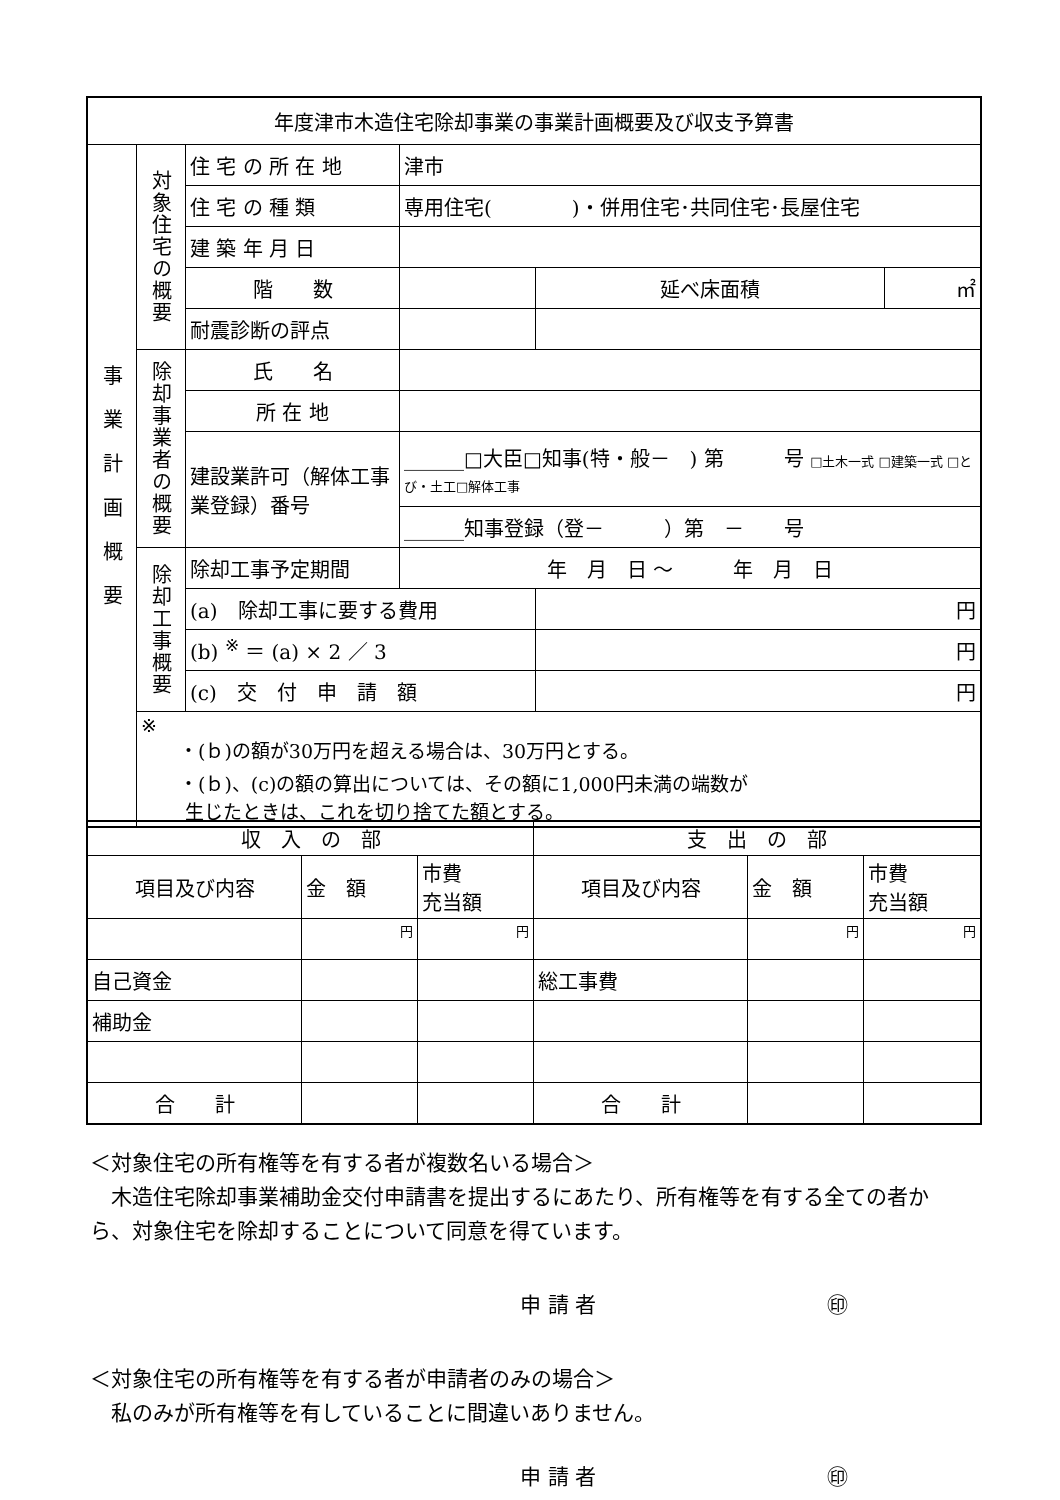| 年度津市木造住宅除却事業の事業計画概要及び収支予算書 | | | | | | |
| 事 業 計 画 概 要 | 対象住宅の概要 | 住 宅 の 所 在 地 | 津市 | | | |
| | | 住 宅 の 種 類 | 専用住宅( )・併用住宅･共同住宅･長屋住宅 | | | |
| | | 建 築 年 月 日 | | | | |
| | | 階 数 | | | 延べ床面積 | ㎡ |
| | | 耐震診断の評点 | | | | |
| | 除却事業者の概要 | 氏 名 | | | | |
| | | 所 在 地 | | | | |
| | | 建設業許可（解体工事業登録）番号 | ______□大臣□知事(特・般－ ) 第 号 □土木一式 □建築一式 □とび・土工□解体工事 | | | |
| | | | ______知事登録（登－ ）第 － 号 | | | |
| | 除却工事概要 | 除却工事予定期間 | 年 月 日 ～ 年 月 日 | | | |
| | | (a) 除却工事に要する費用 | | 円 | | |
| | | (b) <sup>※</sup> ＝ (a) × 2 ／ 3 | | 円 | | |
| | | (c) 交 付 申 請 額 | | 円 | | |
| | ※ ・(ｂ)の額が30万円を超える場合は、30万円とする。 ・(ｂ)、(c)の額の算出については、その額に1,000円未満の端数が 生じたときは、これを切り捨てた額とする。 | | | | | |
| 収 入 の 部 | | | 支 出 の 部 | | |
| 項目及び内容 | 金 額 | 市費 充当額 | 項目及び内容 | 金 額 | 市費 充当額 |
| | 円 | 円 | | 円 | 円 |
| 自己資金 | | | 総工事費 | | |
| 補助金 | | | | | |
| 合 計 | | | 合 計 | | |
＜対象住宅の所有権等を有する者が複数名いる場合＞
　木造住宅除却事業補助金交付申請書を提出するにあたり、所有権等を有する全ての者から、対象住宅を除却することについて同意を得ています。
申 請 者　　　　　　　　　　　㊞
＜対象住宅の所有権等を有する者が申請者のみの場合＞
　私のみが所有権等を有していることに間違いありません。
申 請 者　　　　　　　　　　　㊞